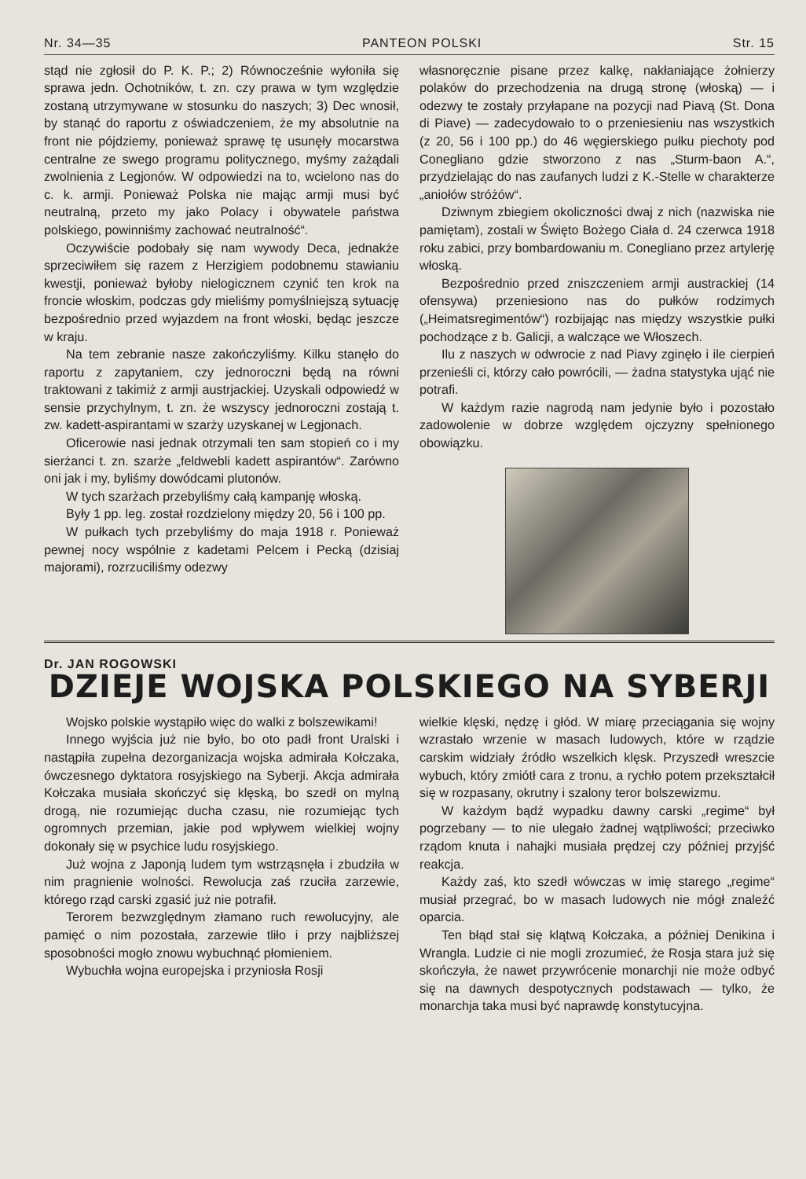Nr. 34—35 PANTEON POLSKI Str. 15
stąd nie zgłosił do P. K. P.; 2) Równocześnie wyłoniła się sprawa jedn. Ochotników, t. zn. czy prawa w tym względzie zostaną utrzymywane w stosunku do naszych; 3) Dec wnosił, by stanąć do raportu z oświadczeniem, że my absolutnie na front nie pójdziemy, ponieważ sprawę tę usunęły mocarstwa centralne ze swego programu politycznego, myśmy zażądali zwolnienia z Legjonów. W odpowiedzi na to, wcielono nas do c. k. armji. Ponieważ Polska nie mając armji musi być neutralną, przeto my jako Polacy i obywatele państwa polskiego, powinniśmy zachować neutralność“.
Oczywiście podobały się nam wywody Deca, jednakże sprzeciwiłem się razem z Herzigiem podobnemu stawianiu kwestji, ponieważ byłoby nielogicznem czynić ten krok na froncie włoskim, podczas gdy mieliśmy pomyślniejszą sytuację bezpośrednio przed wyjazdem na front włoski, będąc jeszcze w kraju.
Na tem zebranie nasze zakończyliśmy. Kilku stanęło do raportu z zapytaniem, czy jednoroczni będą na równi traktowani z takimiż z armji austrjackiej. Uzyskali odpowiedź w sensie przychylnym, t. zn. że wszyscy jednoroczni zostają t. zw. kadett-aspirantami w szarży uzyskanej w Legjonach.
Oficerowie nasi jednak otrzymali ten sam stopień co i my sierżanci t. zn. szarże „feldwebli kadett aspirantów“. Zarówno oni jak i my, byliśmy dowódcami plutonów.
W tych szarżach przebyliśmy całą kampanję włoską.
Były 1 pp. leg. został rozdzielony między 20, 56 i 100 pp.
W pułkach tych przebyliśmy do maja 1918 r. Ponieważ pewnej nocy wspólnie z kadetami Pelcem i Pecką (dzisiaj majorami), rozrzuciliśmy odezwy
własnoręcznie pisane przez kalkę, nakłaniające żołnierzy polaków do przechodzenia na drugą stronę (włoską) — i odezwy te zostały przyłapane na pozycji nad Piavą (St. Dona di Piave) — zadecydowało to o przeniesieniu nas wszystkich (z 20, 56 i 100 pp.) do 46 węgierskiego pułku piechoty pod Conegliano gdzie stworzono z nas „Sturm-baon A.“, przydzielając do nas zaufanych ludzi z K.-Stelle w charakterze „aniołów stróżów“.
Dziwnym zbiegiem okoliczności dwaj z nich (nazwiska nie pamiętam), zostali w Święto Bożego Ciała d. 24 czerwca 1918 roku zabici, przy bombardowaniu m. Conegliano przez artylerję włoską.
Bezpośrednio przed zniszczeniem armji austrackiej (14 ofensywa) przeniesiono nas do pułków rodzimych („Heimatsregimentów“) rozbijając nas między wszystkie pułki pochodzące z b. Galicji, a walczące we Włoszech.
Ilu z naszych w odwrocie z nad Piavy zginęło i ile cierpień przenieśli ci, którzy cało powrócili, — żadna statystyka ująć nie potrafi.
W każdym razie nagrodą nam jedynie było i pozostało zadowolenie w dobrze względem ojczyzny spełnionego obowiązku.
Dr. JAN ROGOWSKI
DZIEJE WOJSKA POLSKIEGO NA SYBERJI
Wojsko polskie wystąpiło więc do walki z bolszewikami!
Innego wyjścia już nie było, bo oto padł front Uralski i nastąpiła zupełna dezorganizacja wojska admirała Kołczaka, ówczesnego dyktatora rosyjskiego na Syberji. Akcja admirała Kołczaka musiała skończyć się klęską, bo szedł on mylną drogą, nie rozumiejąc ducha czasu, nie rozumiejąc tych ogromnych przemian, jakie pod wpływem wielkiej wojny dokonały się w psychice ludu rosyjskiego.
Już wojna z Japonją ludem tym wstrząsnęła i zbudziła w nim pragnienie wolności. Rewolucja zaś rzuciła zarzewie, którego rząd carski zgasić już nie potrafił.
Terorem bezwzględnym złamano ruch rewolucyjny, ale pamięć o nim pozostała, zarzewie tliło i przy najbliższej sposobności mogło znowu wybuchnąć płomieniem.
Wybuchła wojna europejska i przyniosła Rosji
wielkie klęski, nędzę i głód. W miarę przeciągania się wojny wzrastało wrzenie w masach ludowych, które w rządzie carskim widziały źródło wszelkich klęsk. Przyszedł wreszcie wybuch, który zmiótł cara z tronu, a rychło potem przekształcił się w rozpasany, okrutny i szalony teror bolszewizmu.
W każdym bądź wypadku dawny carski „regime“ był pogrzebany — to nie ulegało żadnej wątpliwości; przeciwko rządom knuta i nahajki musiała prędzej czy później przyjść reakcja.
Każdy zaś, kto szedł wówczas w imię starego „regime“ musiał przegrać, bo w masach ludowych nie mógł znaleźć oparcia.
Ten błąd stał się klątwą Kołczaka, a później Denikina i Wrangla. Ludzie ci nie mogli zrozumieć, że Rosja stara już się skończyła, że nawet przywrócenie monarchji nie może odbyć się na dawnych despotycznych podstawach — tylko, że monarchja taka musi być naprawdę konstytucyjna.